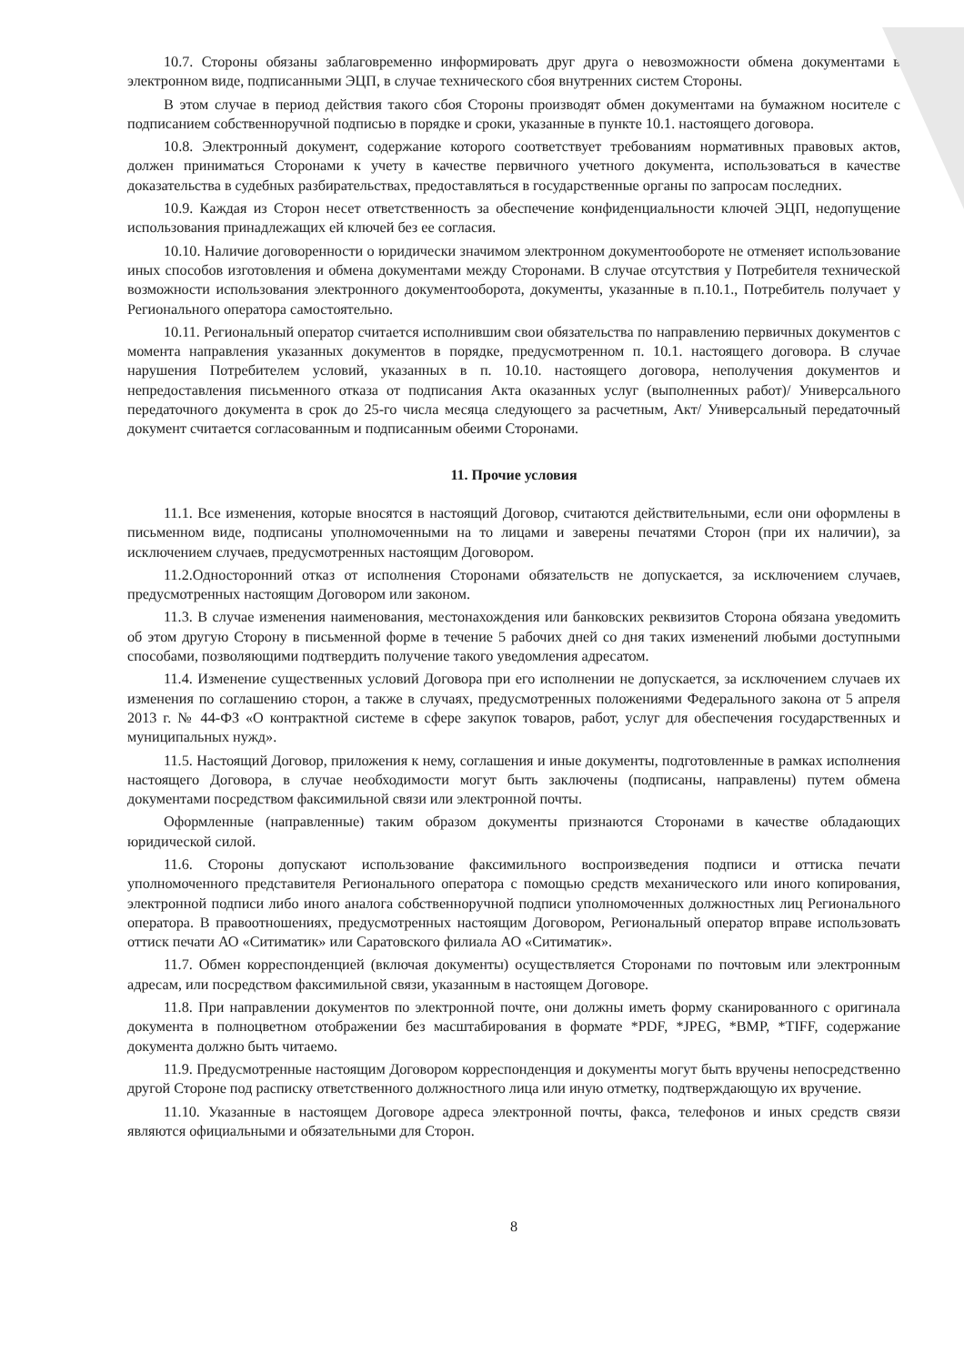10.7. Стороны обязаны заблаговременно информировать друг друга о невозможности обмена документами в электронном виде, подписанными ЭЦП, в случае технического сбоя внутренних систем Стороны.
В этом случае в период действия такого сбоя Стороны производят обмен документами на бумажном носителе с подписанием собственноручной подписью в порядке и сроки, указанные в пункте 10.1. настоящего договора.
10.8. Электронный документ, содержание которого соответствует требованиям нормативных правовых актов, должен приниматься Сторонами к учету в качестве первичного учетного документа, использоваться в качестве доказательства в судебных разбирательствах, предоставляться в государственные органы по запросам последних.
10.9. Каждая из Сторон несет ответственность за обеспечение конфиденциальности ключей ЭЦП, недопущение использования принадлежащих ей ключей без ее согласия.
10.10. Наличие договоренности о юридически значимом электронном документообороте не отменяет использование иных способов изготовления и обмена документами между Сторонами. В случае отсутствия у Потребителя технической возможности использования электронного документооборота, документы, указанные в п.10.1., Потребитель получает у Регионального оператора самостоятельно.
10.11. Региональный оператор считается исполнившим свои обязательства по направлению первичных документов с момента направления указанных документов в порядке, предусмотренном п. 10.1. настоящего договора. В случае нарушения Потребителем условий, указанных в п. 10.10. настоящего договора, неполучения документов и непредоставления письменного отказа от подписания Акта оказанных услуг (выполненных работ)/ Универсального передаточного документа в срок до 25-го числа месяца следующего за расчетным, Акт/ Универсальный передаточный документ считается согласованным и подписанным обеими Сторонами.
11. Прочие условия
11.1. Все изменения, которые вносятся в настоящий Договор, считаются действительными, если они оформлены в письменном виде, подписаны уполномоченными на то лицами и заверены печатями Сторон (при их наличии), за исключением случаев, предусмотренных настоящим Договором.
11.2.Односторонний отказ от исполнения Сторонами обязательств не допускается, за исключением случаев, предусмотренных настоящим Договором или законом.
11.3. В случае изменения наименования, местонахождения или банковских реквизитов Сторона обязана уведомить об этом другую Сторону в письменной форме в течение 5 рабочих дней со дня таких изменений любыми доступными способами, позволяющими подтвердить получение такого уведомления адресатом.
11.4. Изменение существенных условий Договора при его исполнении не допускается, за исключением случаев их изменения по соглашению сторон, а также в случаях, предусмотренных положениями Федерального закона от 5 апреля 2013 г. № 44-ФЗ «О контрактной системе в сфере закупок товаров, работ, услуг для обеспечения государственных и муниципальных нужд».
11.5. Настоящий Договор, приложения к нему, соглашения и иные документы, подготовленные в рамках исполнения настоящего Договора, в случае необходимости могут быть заключены (подписаны, направлены) путем обмена документами посредством факсимильной связи или электронной почты.
Оформленные (направленные) таким образом документы признаются Сторонами в качестве обладающих юридической силой.
11.6. Стороны допускают использование факсимильного воспроизведения подписи и оттиска печати уполномоченного представителя Регионального оператора с помощью средств механического или иного копирования, электронной подписи либо иного аналога собственноручной подписи уполномоченных должностных лиц Регионального оператора. В правоотношениях, предусмотренных настоящим Договором, Региональный оператор вправе использовать оттиск печати АО «Ситиматик» или Саратовского филиала АО «Ситиматик».
11.7. Обмен корреспонденцией (включая документы) осуществляется Сторонами по почтовым или электронным адресам, или посредством факсимильной связи, указанным в настоящем Договоре.
11.8. При направлении документов по электронной почте, они должны иметь форму сканированного с оригинала документа в полноцветном отображении без масштабирования в формате *PDF, *JPEG, *BMP, *TIFF, содержание документа должно быть читаемо.
11.9. Предусмотренные настоящим Договором корреспонденция и документы могут быть вручены непосредственно другой Стороне под расписку ответственного должностного лица или иную отметку, подтверждающую их вручение.
11.10. Указанные в настоящем Договоре адреса электронной почты, факса, телефонов и иных средств связи являются официальными и обязательными для Сторон.
8